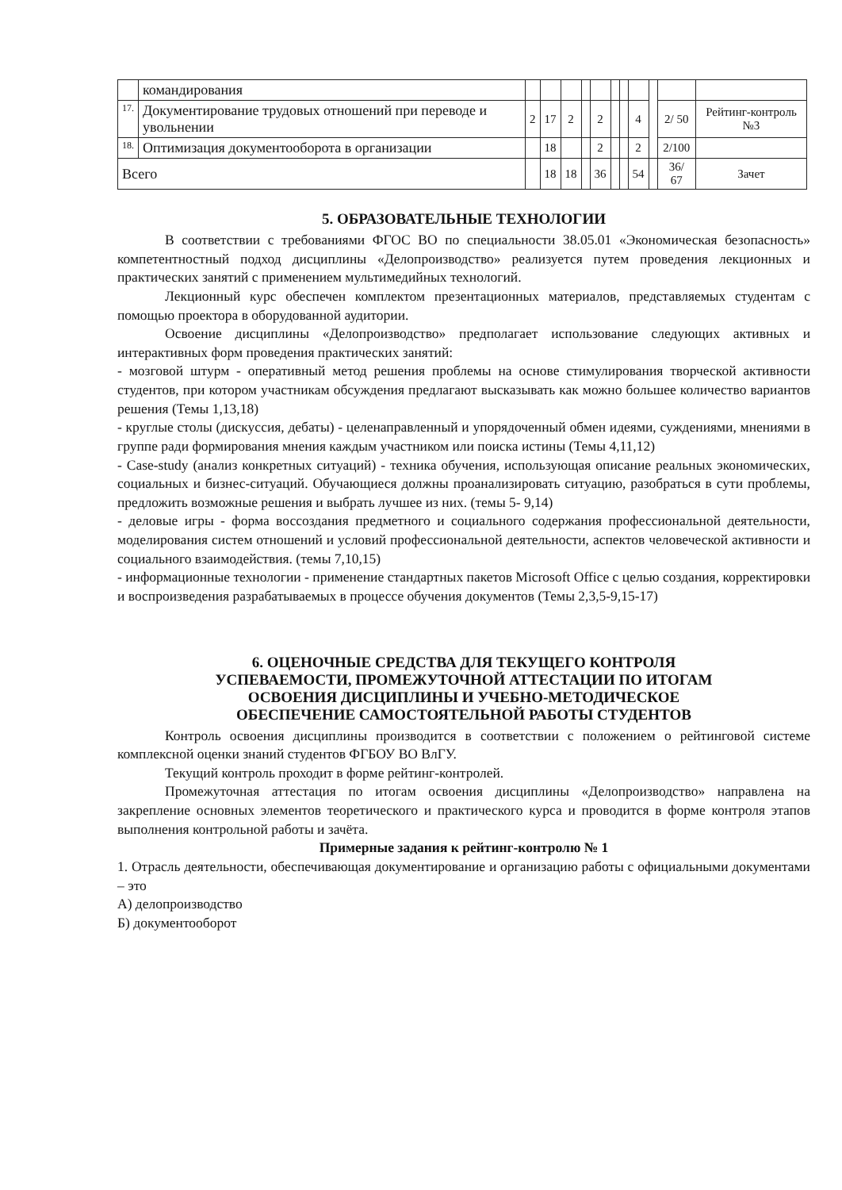| | командирования | | | | | | | | | | | |
| 17. | Документирование трудовых отношений при переводе и увольнении | 2 | 17 | 2 | | 2 | | | 4 | | 2/ 50 | Рейтинг-контроль №3 |
| 18. | Оптимизация документооборота в организации | | 18 | | | 2 | | | 2 | | 2/100 | |
| Всего | | | 18 | 18 | | 36 | | | 54 | | 36/ 67 | Зачет |
5. ОБРАЗОВАТЕЛЬНЫЕ ТЕХНОЛОГИИ
В соответствии с требованиями ФГОС ВО по специальности 38.05.01 «Экономическая безопасность» компетентностный подход дисциплины «Делопроизводство» реализуется путем проведения лекционных и практических занятий с применением мультимедийных технологий.
Лекционный курс обеспечен комплектом презентационных материалов, представляемых студентам с помощью проектора в оборудованной аудитории.
Освоение дисциплины «Делопроизводство» предполагает использование следующих активных и интерактивных форм проведения практических занятий:
- мозговой штурм - оперативный метод решения проблемы на основе стимулирования творческой активности студентов, при котором участникам обсуждения предлагают высказывать как можно большее количество вариантов решения (Темы 1,13,18)
- круглые столы (дискуссия, дебаты) - целенаправленный и упорядоченный обмен идеями, суждениями, мнениями в группе ради формирования мнения каждым участником или поиска истины (Темы 4,11,12)
- Case-study (анализ конкретных ситуаций) - техника обучения, использующая описание реальных экономических, социальных и бизнес-ситуаций. Обучающиеся должны проанализировать ситуацию, разобраться в сути проблемы, предложить возможные решения и выбрать лучшее из них. (темы 5- 9,14)
- деловые игры - форма воссоздания предметного и социального содержания профессиональной деятельности, моделирования систем отношений и условий профессиональной деятельности, аспектов человеческой активности и социального взаимодействия. (темы 7,10,15)
- информационные технологии - применение стандартных пакетов Microsoft Office с целью создания, корректировки и воспроизведения разрабатываемых в процессе обучения документов (Темы 2,3,5-9,15-17)
6. ОЦЕНОЧНЫЕ СРЕДСТВА ДЛЯ ТЕКУЩЕГО КОНТРОЛЯ
УСПЕВАЕМОСТИ, ПРОМЕЖУТОЧНОЙ АТТЕСТАЦИИ ПО ИТОГАМ
ОСВОЕНИЯ ДИСЦИПЛИНЫ И УЧЕБНО-МЕТОДИЧЕСКОЕ
ОБЕСПЕЧЕНИЕ САМОСТОЯТЕЛЬНОЙ РАБОТЫ СТУДЕНТОВ
Контроль освоения дисциплины производится в соответствии с положением о рейтинговой системе комплексной оценки знаний студентов ФГБОУ ВО ВлГУ.
Текущий контроль проходит в форме рейтинг-контролей.
Промежуточная аттестация по итогам освоения дисциплины «Делопроизводство» направлена на закрепление основных элементов теоретического и практического курса и проводится в форме контроля этапов выполнения контрольной работы и зачёта.
Примерные задания к рейтинг-контролю № 1
1. Отрасль деятельности, обеспечивающая документирование и организацию работы с официальными документами – это
А) делопроизводство
Б) документооборот